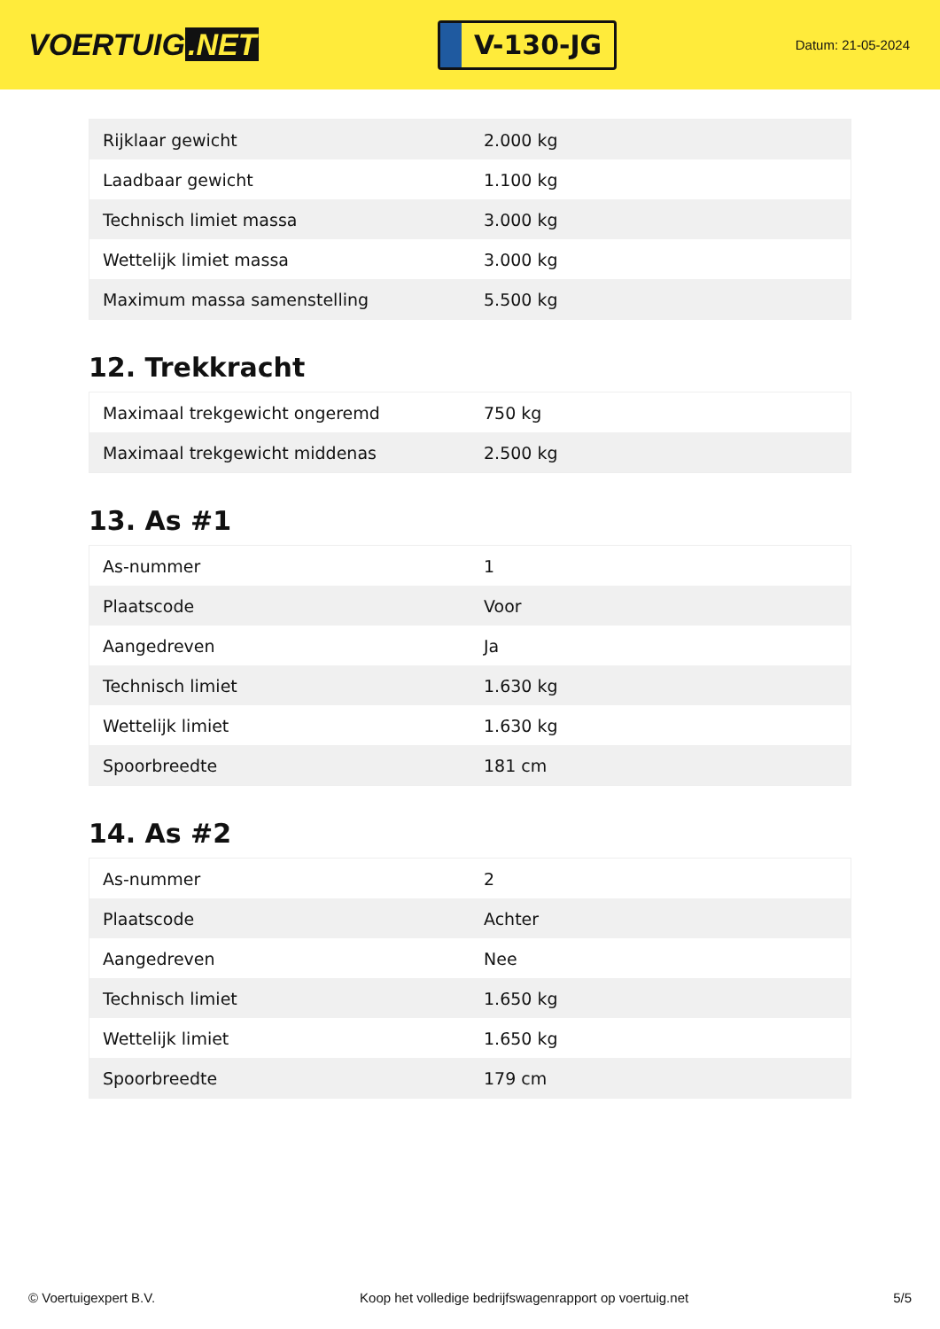VOERTUIG.NET
V-130-JG
Datum: 21-05-2024
| Rijklaar gewicht | 2.000 kg |
| Laadbaar gewicht | 1.100 kg |
| Technisch limiet massa | 3.000 kg |
| Wettelijk limiet massa | 3.000 kg |
| Maximum massa samenstelling | 5.500 kg |
12. Trekkracht
| Maximaal trekgewicht ongeremd | 750 kg |
| Maximaal trekgewicht middenas | 2.500 kg |
13. As #1
| As-nummer | 1 |
| Plaatscode | Voor |
| Aangedreven | Ja |
| Technisch limiet | 1.630 kg |
| Wettelijk limiet | 1.630 kg |
| Spoorbreedte | 181 cm |
14. As #2
| As-nummer | 2 |
| Plaatscode | Achter |
| Aangedreven | Nee |
| Technisch limiet | 1.650 kg |
| Wettelijk limiet | 1.650 kg |
| Spoorbreedte | 179 cm |
© Voertuigexpert B.V. Koop het volledige bedrijfswagenrapport op voertuig.net 5/5